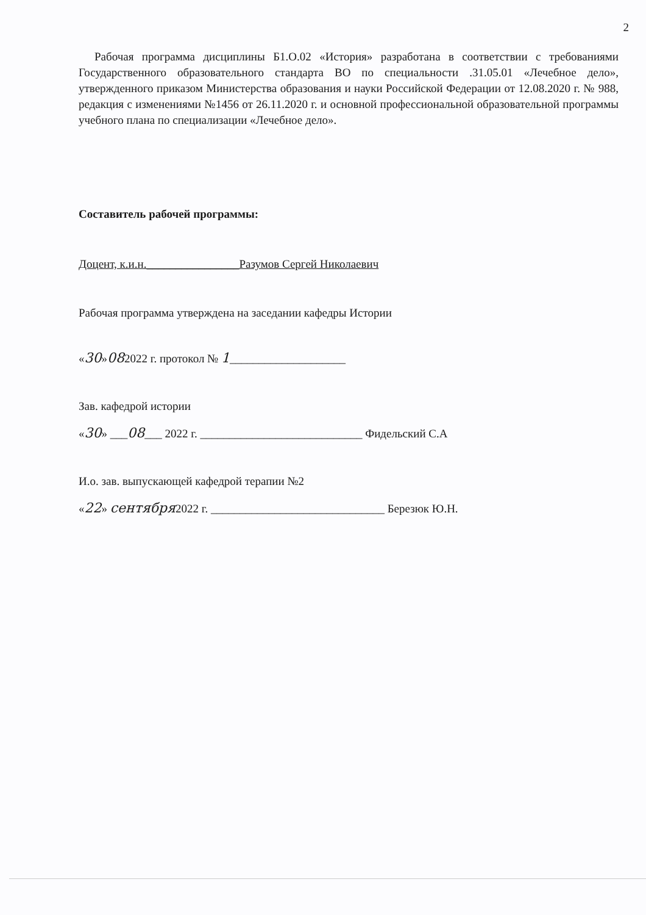2
Рабочая программа дисциплины Б1.О.02 «История» разработана в соответствии с требованиями Государственного образовательного стандарта ВО по специальности .31.05.01 «Лечебное дело», утвержденного приказом Министерства образования и науки Российской Федерации от 12.08.2020 г. № 988, редакция с изменениями №1456 от 26.11.2020 г. и основной профессиональной образовательной программы учебного плана по специализации «Лечебное дело».
Составитель рабочей программы:
Доцент, к.и.н.________________Разумов Сергей Николаевич
Рабочая программа утверждена на заседании кафедры Истории
«30»082022 г. протокол № 1____________________
Зав. кафедрой истории
«30» ___08___ 2022 г. ____________________________ Фидельский С.А
И.о. зав. выпускающей кафедрой терапии №2
«22» сентября2022 г. ______________________________ Березюк Ю.Н.